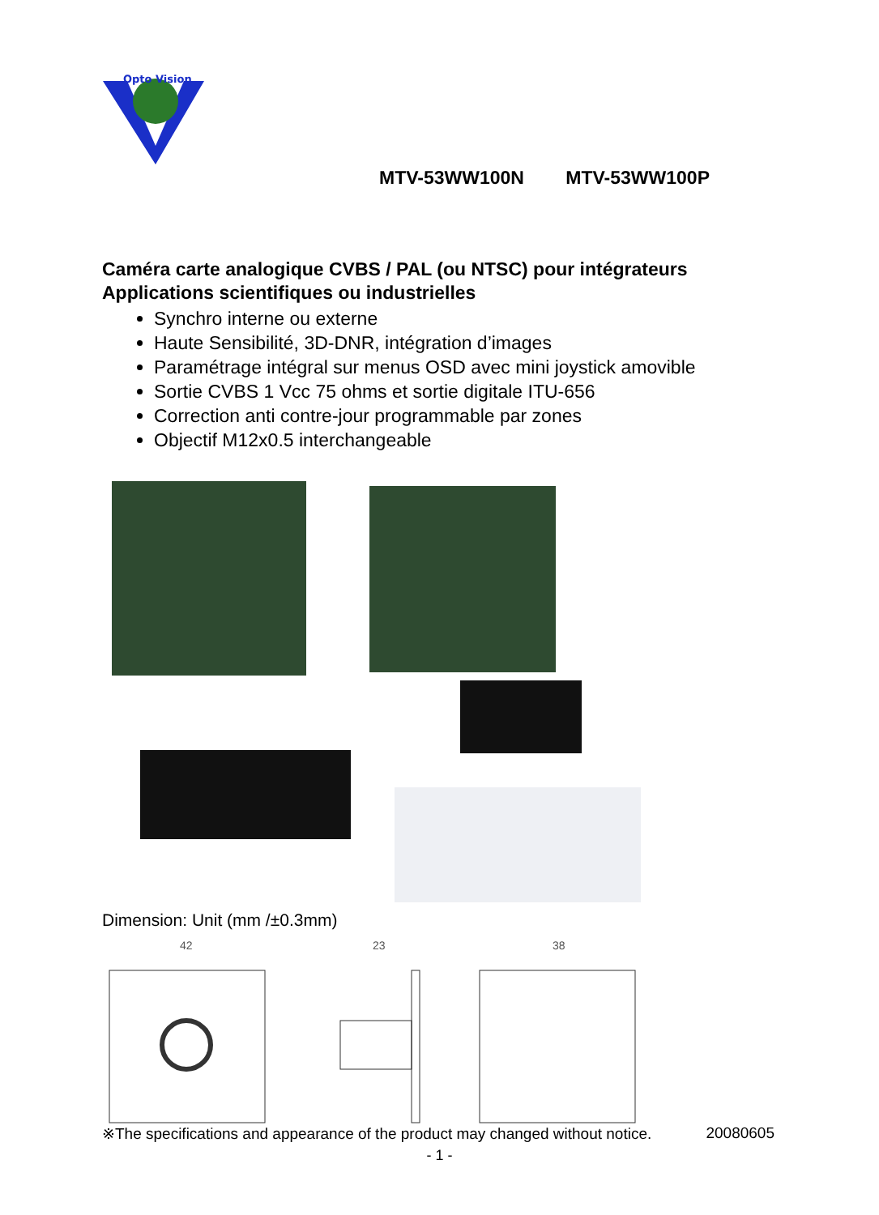Opto Vision
MTV-53WW100N MTV-53WW100P
Caméra carte analogique CVBS / PAL (ou NTSC) pour intégrateurs
Applications scientifiques ou industrielles
Synchro interne ou externe
Haute Sensibilité, 3D-DNR, intégration d’images
Paramétrage intégral sur menus OSD avec mini joystick amovible
Sortie CVBS 1 Vcc 75 ohms et sortie digitale ITU-656
Correction anti contre-jour programmable par zones
Objectif M12x0.5 interchangeable
Dimension: Unit (mm /±0.3mm)
42
23
38
※The specifications and appearance of the product may changed without notice. 20080605
- 1 -